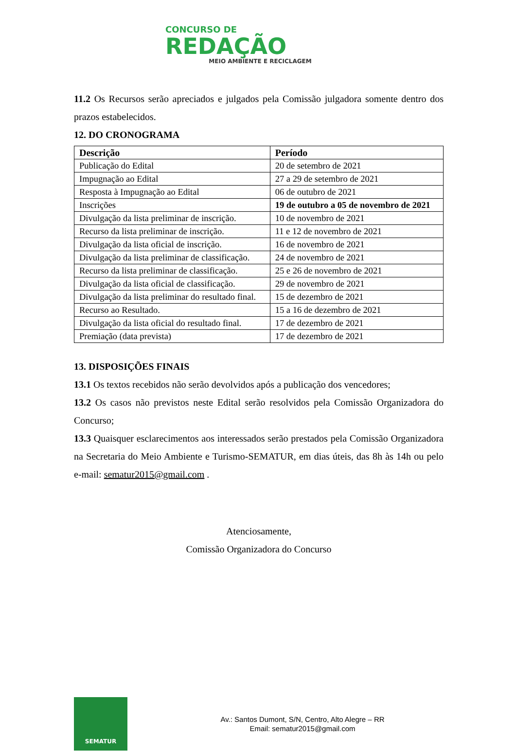CONCURSO DE
REDAÇÃO
MEIO AMBIENTE E RECICLAGEM
11.2 Os Recursos serão apreciados e julgados pela Comissão julgadora somente dentro dos prazos estabelecidos.
12. DO CRONOGRAMA
| Descrição | Período |
| --- | --- |
| Publicação do Edital | 20 de setembro de 2021 |
| Impugnação ao Edital | 27 a 29 de setembro de 2021 |
| Resposta à Impugnação ao Edital | 06 de outubro de 2021 |
| Inscrições | 19 de outubro a 05 de novembro de 2021 |
| Divulgação da lista preliminar de inscrição. | 10 de novembro de 2021 |
| Recurso da lista preliminar de inscrição. | 11 e 12 de novembro de 2021 |
| Divulgação da lista oficial de inscrição. | 16 de novembro de 2021 |
| Divulgação da lista preliminar de classificação. | 24 de novembro de 2021 |
| Recurso da lista preliminar de classificação. | 25 e 26 de novembro de 2021 |
| Divulgação da lista oficial de classificação. | 29 de novembro de 2021 |
| Divulgação da lista preliminar do resultado final. | 15 de dezembro de 2021 |
| Recurso ao Resultado. | 15 a 16 de dezembro de 2021 |
| Divulgação da lista oficial do resultado final. | 17 de dezembro de 2021 |
| Premiação (data prevista) | 17 de dezembro de 2021 |
13. DISPOSIÇÕES FINAIS
13.1 Os textos recebidos não serão devolvidos após a publicação dos vencedores;
13.2 Os casos não previstos neste Edital serão resolvidos pela Comissão Organizadora do Concurso;
13.3 Quaisquer esclarecimentos aos interessados serão prestados pela Comissão Organizadora na Secretaria do Meio Ambiente e Turismo-SEMATUR, em dias úteis, das 8h às 14h ou pelo e-mail: sematur2015@gmail.com .
Atenciosamente,
Comissão Organizadora do Concurso
SEMATUR
Av.: Santos Dumont, S/N, Centro, Alto Alegre – RR
Email: sematur2015@gmail.com